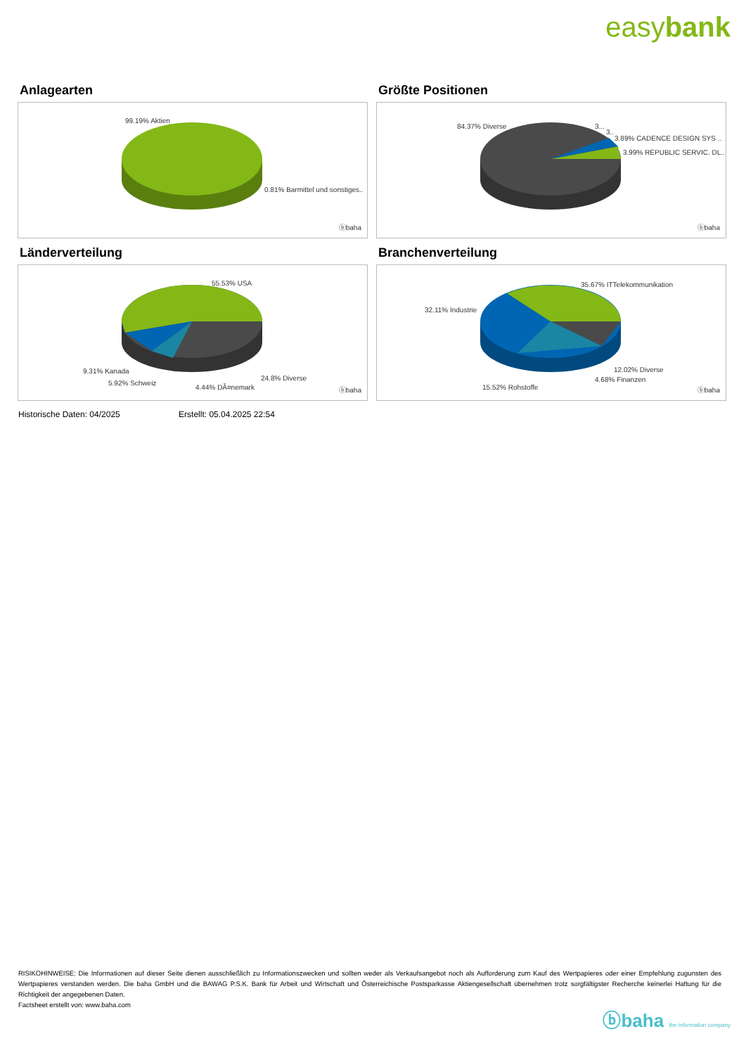easybank
Anlagearten
99.19% Aktien
0.81% Barmittel und sonstiges..
ⓑbaha
Größte Positionen
84.37% Diverse 3...
3..
3.89% CADENCE DESIGN SYS ..
3.99% REPUBLIC SERVIC. DL..
ⓑbaha
Länderverteilung
55.53% USA
9.31% Kanada
5.92% Schweiz
24.8% Diverse
4.44% DÃ¤nemark ⓑbaha
Branchenverteilung
35.67% ITTelekommunikation
32.11% Industrie
12.02% Diverse
4.68% Finanzen
15.52% Rohstoffe ⓑbaha
Historische Daten: 04/2025 Erstellt: 05.04.2025 22:54
RISIKOHINWEISE: Die Informationen auf dieser Seite dienen ausschließlich zu Informationszwecken und sollten weder als Verkaufsangebot noch als Aufforderung zum Kauf des Wertpapieres oder einer Empfehlung zugunsten des Wertpapieres verstanden werden. Die baha GmbH und die BAWAG P.S.K. Bank für Arbeit und Wirtschaft und Österreichische Postsparkasse Aktiengesellschaft übernehmen trotz sorgfältigster Recherche keinerlei Haftung für die Richtigkeit der angegebenen Daten.
Factsheet erstellt von: www.baha.com
ⓑbaha the information company